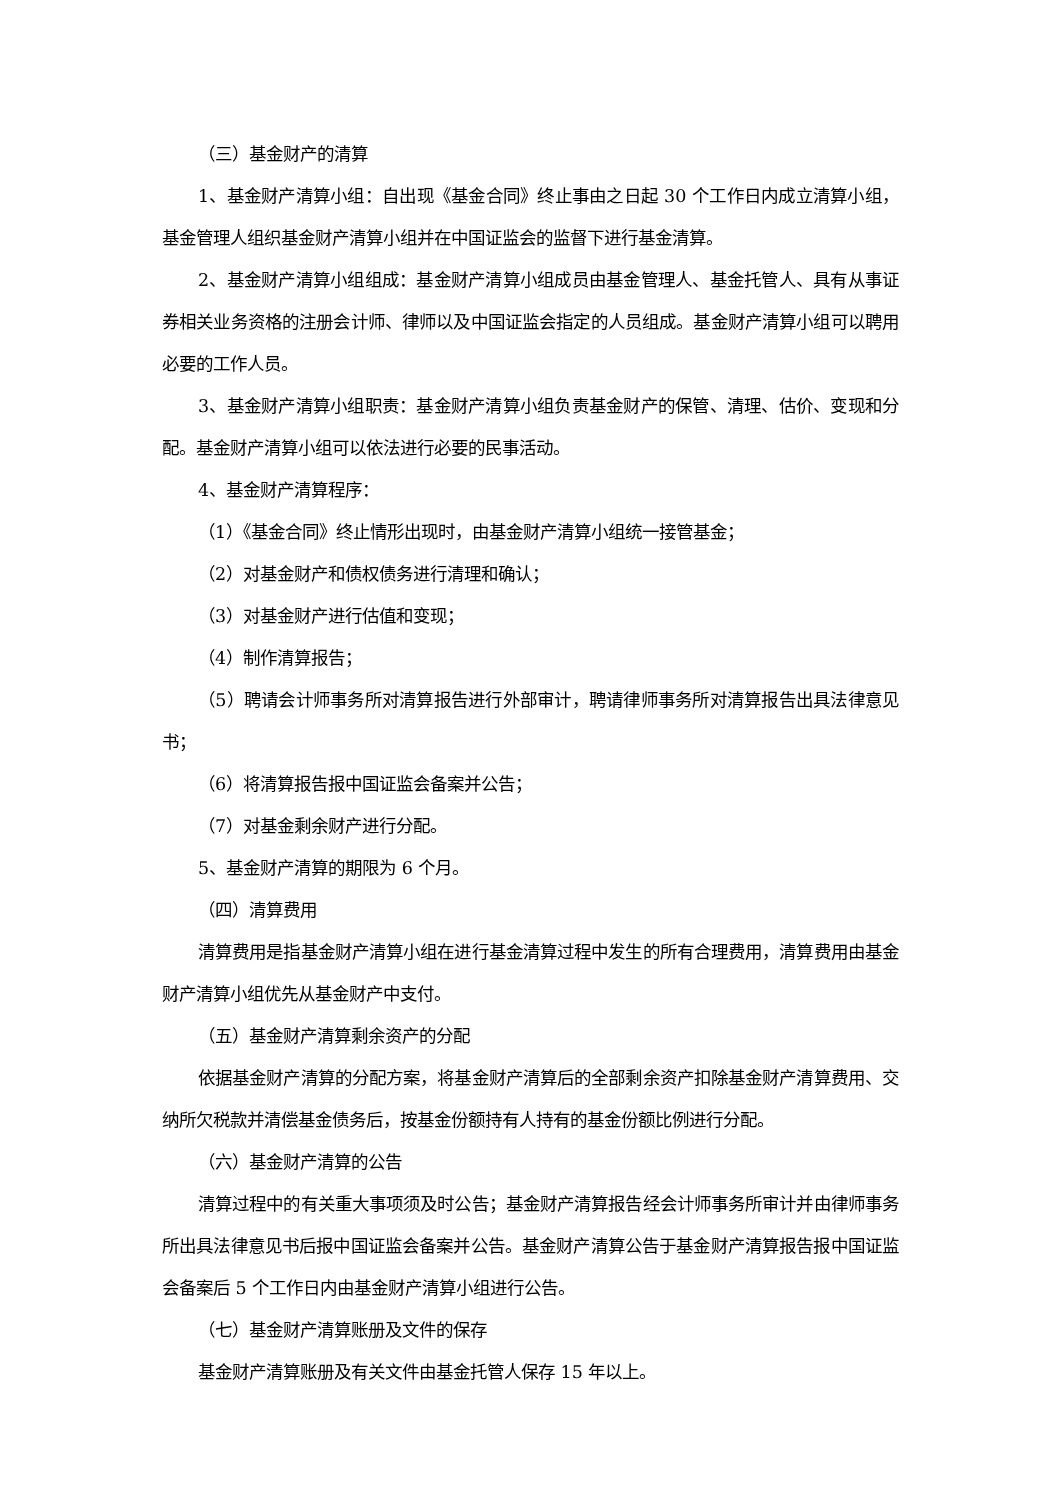（三）基金财产的清算
1、基金财产清算小组：自出现《基金合同》终止事由之日起 30 个工作日内成立清算小组，基金管理人组织基金财产清算小组并在中国证监会的监督下进行基金清算。
2、基金财产清算小组组成：基金财产清算小组成员由基金管理人、基金托管人、具有从事证券相关业务资格的注册会计师、律师以及中国证监会指定的人员组成。基金财产清算小组可以聘用必要的工作人员。
3、基金财产清算小组职责：基金财产清算小组负责基金财产的保管、清理、估价、变现和分配。基金财产清算小组可以依法进行必要的民事活动。
4、基金财产清算程序：
（1）《基金合同》终止情形出现时，由基金财产清算小组统一接管基金；
（2）对基金财产和债权债务进行清理和确认；
（3）对基金财产进行估值和变现；
（4）制作清算报告；
（5）聘请会计师事务所对清算报告进行外部审计，聘请律师事务所对清算报告出具法律意见书；
（6）将清算报告报中国证监会备案并公告；
（7）对基金剩余财产进行分配。
5、基金财产清算的期限为 6 个月。
（四）清算费用
清算费用是指基金财产清算小组在进行基金清算过程中发生的所有合理费用，清算费用由基金财产清算小组优先从基金财产中支付。
（五）基金财产清算剩余资产的分配
依据基金财产清算的分配方案，将基金财产清算后的全部剩余资产扣除基金财产清算费用、交纳所欠税款并清偿基金债务后，按基金份额持有人持有的基金份额比例进行分配。
（六）基金财产清算的公告
清算过程中的有关重大事项须及时公告；基金财产清算报告经会计师事务所审计并由律师事务所出具法律意见书后报中国证监会备案并公告。基金财产清算公告于基金财产清算报告报中国证监会备案后 5 个工作日内由基金财产清算小组进行公告。
（七）基金财产清算账册及文件的保存
基金财产清算账册及有关文件由基金托管人保存 15 年以上。